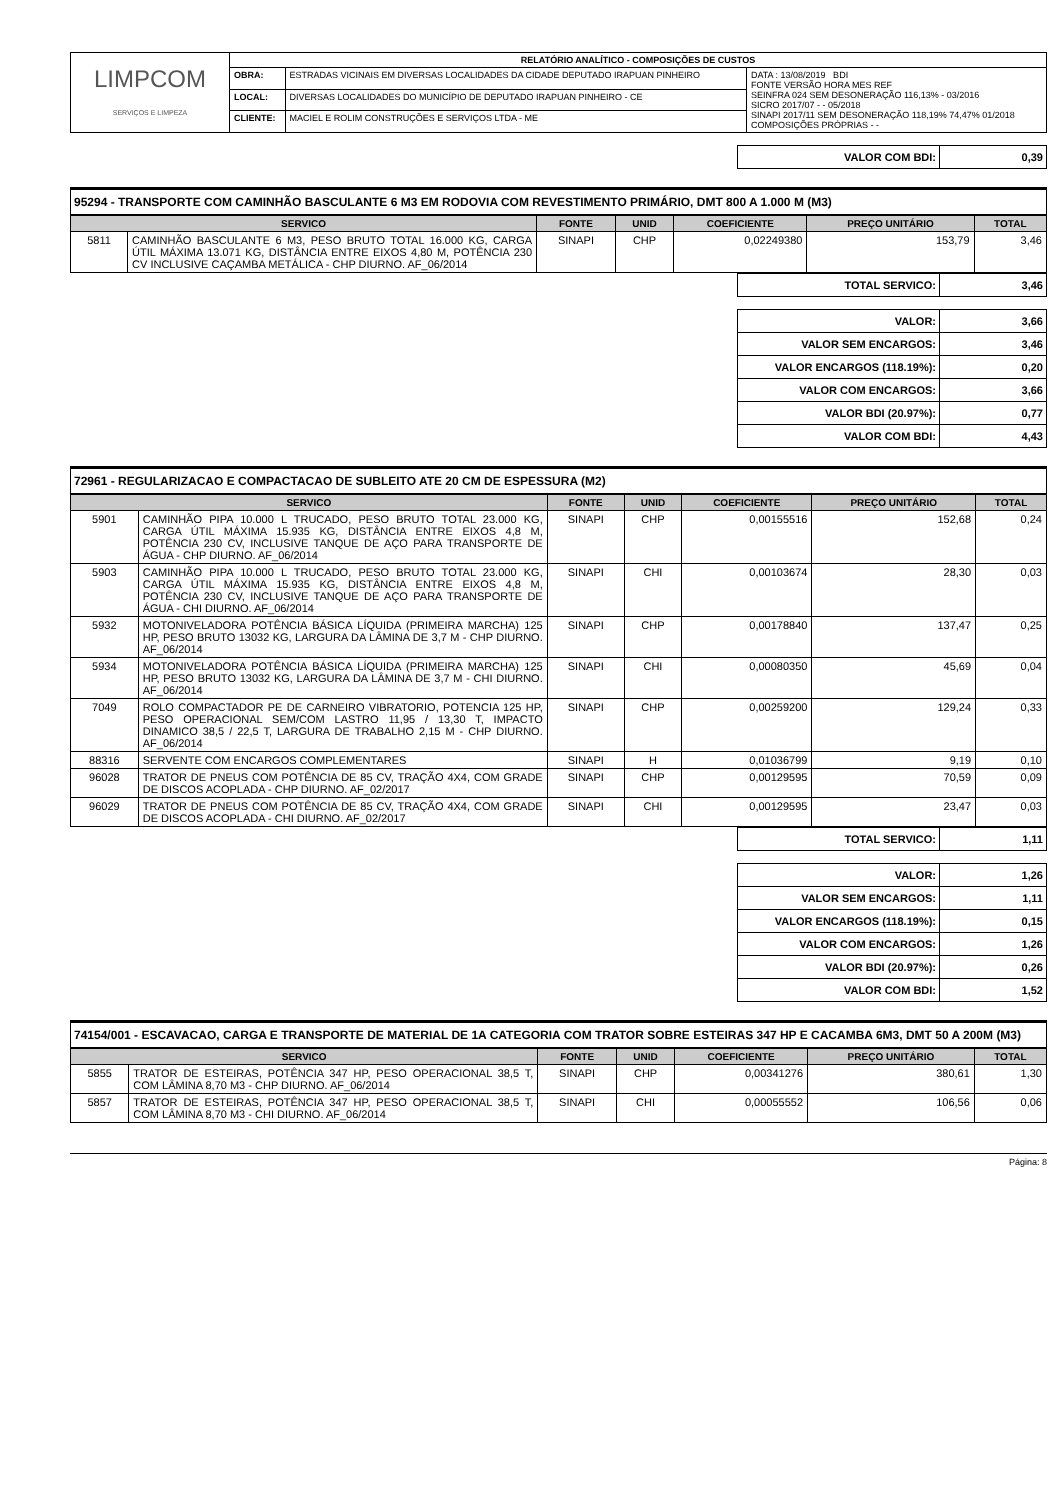| LIMPCOM SERVIÇOS E LIMPEZA | RELATÓRIO ANALÍTICO - COMPOSIÇÕES DE CUSTOS | | |
| | OBRA: | ESTRADAS VICINAIS EM DIVERSAS LOCALIDADES DA CIDADE DEPUTADO IRAPUAN PINHEIRO | DATA : 13/08/2019 BDI FONTE VERSÃO HORA MES REF SEINFRA 024 SEM DESONERAÇÃO 116,13% - 03/2016 SICRO 2017/07 - - 05/2018 SINAPI 2017/11 SEM DESONERAÇÃO 118,19% 74,47% 01/2018 COMPOSIÇÕES PRÓPRIAS - - |
| | LOCAL: | DIVERSAS LOCALIDADES DO MUNICÍPIO DE DEPUTADO IRAPUAN PINHEIRO - CE | |
| | CLIENTE: | MACIEL E ROLIM CONSTRUÇÕES E SERVIÇOS LTDA - ME | |
| VALOR COM BDI: | 0,39 |
95294 - TRANSPORTE COM CAMINHÃO BASCULANTE 6 M3 EM RODOVIA COM REVESTIMENTO PRIMÁRIO, DMT 800 A 1.000 M (M3)
| SERVICO | | FONTE | UNID | COEFICIENTE | PREÇO UNITÁRIO | TOTAL |
| --- | --- | --- | --- | --- | --- | --- |
| 5811 | CAMINHÃO BASCULANTE 6 M3, PESO BRUTO TOTAL 16.000 KG, CARGA ÚTIL MÁXIMA 13.071 KG, DISTÂNCIA ENTRE EIXOS 4,80 M, POTÊNCIA 230 CV INCLUSIVE CAÇAMBA METÁLICA - CHP DIURNO. AF_06/2014 | SINAPI | CHP | 0,02249380 | 153,79 | 3,46 |
| TOTAL SERVICO: | 3,46 |
| VALOR: | 3,66 |
| VALOR SEM ENCARGOS: | 3,46 |
| VALOR ENCARGOS (118.19%): | 0,20 |
| VALOR COM ENCARGOS: | 3,66 |
| VALOR BDI (20.97%): | 0,77 |
| VALOR COM BDI: | 4,43 |
72961 - REGULARIZACAO E COMPACTACAO DE SUBLEITO ATE 20 CM DE ESPESSURA (M2)
| SERVICO | | FONTE | UNID | COEFICIENTE | PREÇO UNITÁRIO | TOTAL |
| --- | --- | --- | --- | --- | --- | --- |
| 5901 | CAMINHÃO PIPA 10.000 L TRUCADO, PESO BRUTO TOTAL 23.000 KG, CARGA ÚTIL MÁXIMA 15.935 KG, DISTÂNCIA ENTRE EIXOS 4,8 M, POTÊNCIA 230 CV, INCLUSIVE TANQUE DE AÇO PARA TRANSPORTE DE ÁGUA - CHP DIURNO. AF_06/2014 | SINAPI | CHP | 0,00155516 | 152,68 | 0,24 |
| 5903 | CAMINHÃO PIPA 10.000 L TRUCADO, PESO BRUTO TOTAL 23.000 KG, CARGA ÚTIL MÁXIMA 15.935 KG, DISTÂNCIA ENTRE EIXOS 4,8 M, POTÊNCIA 230 CV, INCLUSIVE TANQUE DE AÇO PARA TRANSPORTE DE ÁGUA - CHI DIURNO. AF_06/2014 | SINAPI | CHI | 0,00103674 | 28,30 | 0,03 |
| 5932 | MOTONIVELADORA POTÊNCIA BÁSICA LÍQUIDA (PRIMEIRA MARCHA) 125 HP, PESO BRUTO 13032 KG, LARGURA DA LÂMINA DE 3,7 M - CHP DIURNO. AF_06/2014 | SINAPI | CHP | 0,00178840 | 137,47 | 0,25 |
| 5934 | MOTONIVELADORA POTÊNCIA BÁSICA LÍQUIDA (PRIMEIRA MARCHA) 125 HP, PESO BRUTO 13032 KG, LARGURA DA LÂMINA DE 3,7 M - CHI DIURNO. AF_06/2014 | SINAPI | CHI | 0,00080350 | 45,69 | 0,04 |
| 7049 | ROLO COMPACTADOR PE DE CARNEIRO VIBRATORIO, POTENCIA 125 HP, PESO OPERACIONAL SEM/COM LASTRO 11,95 / 13,30 T, IMPACTO DINAMICO 38,5 / 22,5 T, LARGURA DE TRABALHO 2,15 M - CHP DIURNO. AF_06/2014 | SINAPI | CHP | 0,00259200 | 129,24 | 0,33 |
| 88316 | SERVENTE COM ENCARGOS COMPLEMENTARES | SINAPI | H | 0,01036799 | 9,19 | 0,10 |
| 96028 | TRATOR DE PNEUS COM POTÊNCIA DE 85 CV, TRAÇÃO 4X4, COM GRADE DE DISCOS ACOPLADA - CHP DIURNO. AF_02/2017 | SINAPI | CHP | 0,00129595 | 70,59 | 0,09 |
| 96029 | TRATOR DE PNEUS COM POTÊNCIA DE 85 CV, TRAÇÃO 4X4, COM GRADE DE DISCOS ACOPLADA - CHI DIURNO. AF_02/2017 | SINAPI | CHI | 0,00129595 | 23,47 | 0,03 |
| TOTAL SERVICO: | 1,11 |
| VALOR: | 1,26 |
| VALOR SEM ENCARGOS: | 1,11 |
| VALOR ENCARGOS (118.19%): | 0,15 |
| VALOR COM ENCARGOS: | 1,26 |
| VALOR BDI (20.97%): | 0,26 |
| VALOR COM BDI: | 1,52 |
74154/001 - ESCAVACAO, CARGA E TRANSPORTE DE MATERIAL DE 1A CATEGORIA COM TRATOR SOBRE ESTEIRAS 347 HP E CACAMBA 6M3, DMT 50 A 200M (M3)
| SERVICO | | FONTE | UNID | COEFICIENTE | PREÇO UNITÁRIO | TOTAL |
| --- | --- | --- | --- | --- | --- | --- |
| 5855 | TRATOR DE ESTEIRAS, POTÊNCIA 347 HP, PESO OPERACIONAL 38,5 T, COM LÂMINA 8,70 M3 - CHP DIURNO. AF_06/2014 | SINAPI | CHP | 0,00341276 | 380,61 | 1,30 |
| 5857 | TRATOR DE ESTEIRAS, POTÊNCIA 347 HP, PESO OPERACIONAL 38,5 T, COM LÂMINA 8,70 M3 - CHI DIURNO. AF_06/2014 | SINAPI | CHI | 0,00055552 | 106,56 | 0,06 |
Página: 8